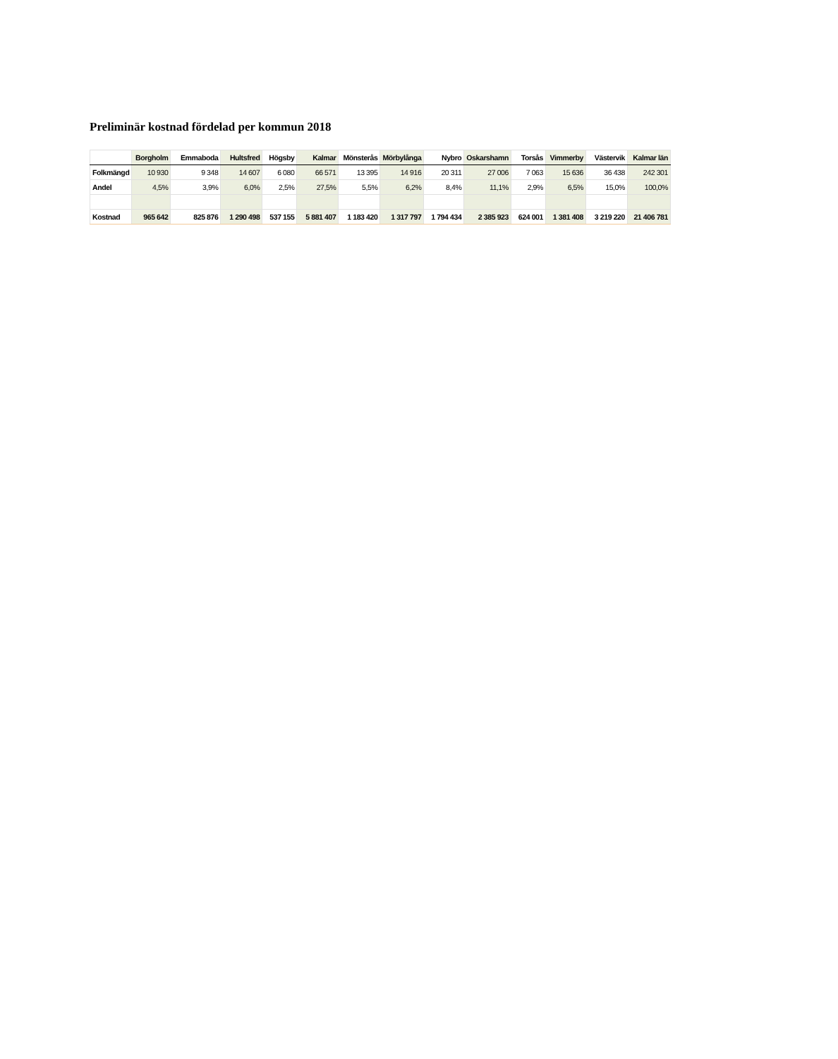Preliminär kostnad fördelad per kommun 2018
| | Borgholm | Emmaboda | Hultsfred | Högsby | Kalmar | Mönsterås | Mörbylånga | Nybro | Oskarshamn | Torsås | Vimmerby | Västervik | Kalmar län |
| --- | --- | --- | --- | --- | --- | --- | --- | --- | --- | --- | --- | --- | --- |
| Folkmängd | 10 930 | 9 348 | 14 607 | 6 080 | 66 571 | 13 395 | 14 916 | 20 311 | 27 006 | 7 063 | 15 636 | 36 438 | 242 301 |
| Andel | 4,5% | 3,9% | 6,0% | 2,5% | 27,5% | 5,5% | 6,2% | 8,4% | 11,1% | 2,9% | 6,5% | 15,0% | 100,0% |
| Kostnad | 965 642 | 825 876 | 1 290 498 | 537 155 | 5 881 407 | 1 183 420 | 1 317 797 | 1 794 434 | 2 385 923 | 624 001 | 1 381 408 | 3 219 220 | 21 406 781 |